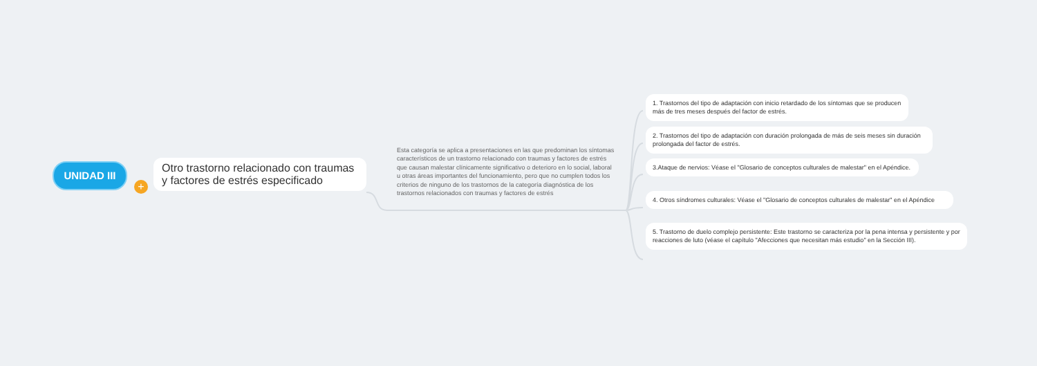UNIDAD III
+
Otro trastorno relacionado con traumas y factores de estrés especificado
Esta categoría se aplica a presentaciones en las que predominan los síntomas característicos de un trastorno relacionado con traumas y factores de estrés que causan malestar clínicamente significativo o deterioro en lo social, laboral u otras áreas importantes del funcionamiento, pero que no cumplen todos los criterios de ninguno de los trastornos de la categoría diagnóstica de los trastornos relacionados con traumas y factores de estrés
1. Trastornos del tipo de adaptación con inicio retardado de los síntomas que se producen más de tres meses después del factor de estrés.
2. Trastornos del tipo de adaptación con duración prolongada de más de seis meses sin duración prolongada del factor de estrés.
3.Ataque de nervios: Véase el "Glosario de conceptos culturales de malestar" en el Apéndice.
4. Otros síndromes culturales: Véase el "Glosario de conceptos culturales de malestar" en el Apéndice
5. Trastorno de duelo complejo persistente: Este trastorno se caracteriza por la pena intensa y persistente y por reacciones de luto (véase el capítulo "Afecciones que necesitan más estudio" en la Sección III).